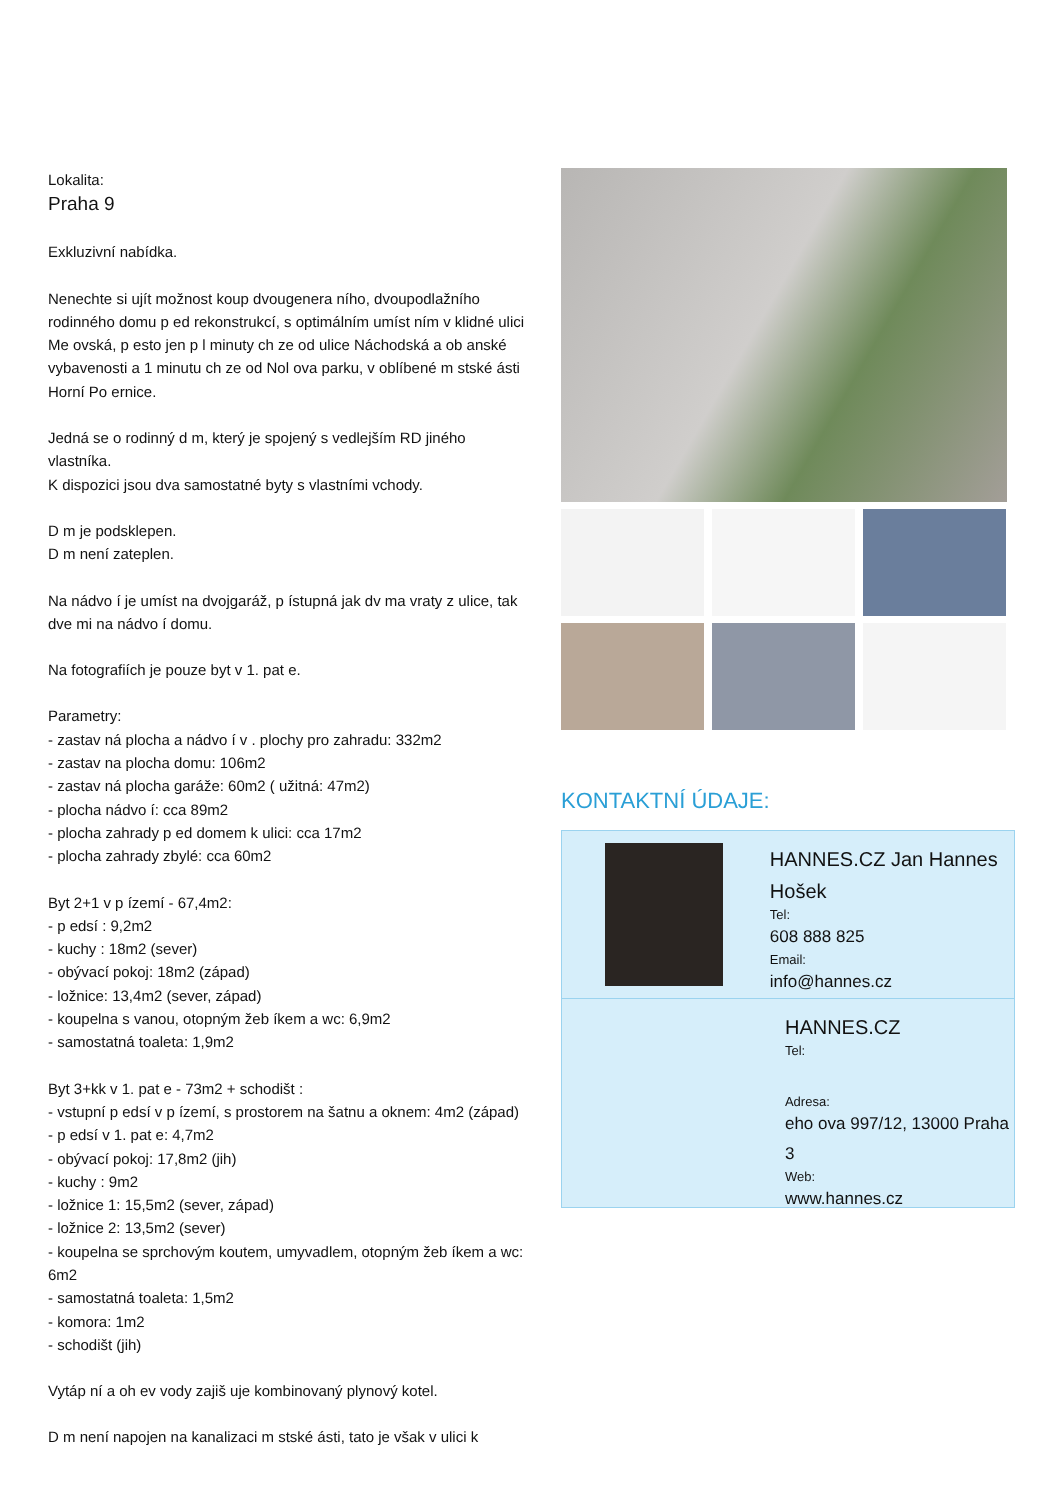Lokalita:
Praha 9
Exkluzivní nabídka.
Nenechte si ujít možnost koup dvougenera ního, dvoupodlažního rodinného domu p ed rekonstrukcí, s optimálním umíst ním v klidné ulici Me ovská, p esto jen p l minuty ch ze od ulice Náchodská a ob anské vybavenosti a 1 minutu ch ze od Nol ova parku, v oblíbené m stské ásti Horní Po ernice.
Jedná se o rodinný d m, který je spojený s vedlejším RD jiného vlastníka.
K dispozici jsou dva samostatné byty s vlastními vchody.
D m je podsklepen.
D m není zateplen.
Na nádvo í je umíst na dvojgaráž, p ístupná jak dv ma vraty z ulice, tak dve mi na nádvo í domu.
Na fotografiích je pouze byt v 1. pat e.
Parametry:
- zastav ná plocha a nádvo í v . plochy pro zahradu: 332m2
- zastav na plocha domu: 106m2
- zastav ná plocha garáže: 60m2 ( užitná: 47m2)
- plocha nádvo í: cca 89m2
- plocha zahrady p ed domem k ulici: cca 17m2
- plocha zahrady zbylé: cca 60m2
Byt 2+1 v p ízemí - 67,4m2:
- p edsí : 9,2m2
- kuchy : 18m2 (sever)
- obývací pokoj: 18m2 (západ)
- ložnice: 13,4m2 (sever, západ)
- koupelna s vanou, otopným žeb íkem a wc: 6,9m2
- samostatná toaleta: 1,9m2
Byt 3+kk v 1. pat e - 73m2 + schodišt :
- vstupní p edsí v p ízemí, s prostorem na šatnu a oknem: 4m2 (západ)
- p edsí v 1. pat e: 4,7m2
- obývací pokoj: 17,8m2 (jih)
- kuchy : 9m2
- ložnice 1: 15,5m2 (sever, západ)
- ložnice 2: 13,5m2 (sever)
- koupelna se sprchovým koutem, umyvadlem, otopným žeb íkem a wc: 6m2
- samostatná toaleta: 1,5m2
- komora: 1m2
- schodišt (jih)
Vytáp ní a oh ev vody zajiš uje kombinovaný plynový kotel.
D m není napojen na kanalizaci m stské ásti, tato je však v ulici k
KONTAKTNÍ ÚDAJE:
HANNES.CZ Jan Hannes Hošek
Tel:
608 888 825
Email:
info@hannes.cz
HANNES.CZ
Tel:
Adresa:
eho ova 997/12, 13000 Praha 3
Web:
www.hannes.cz